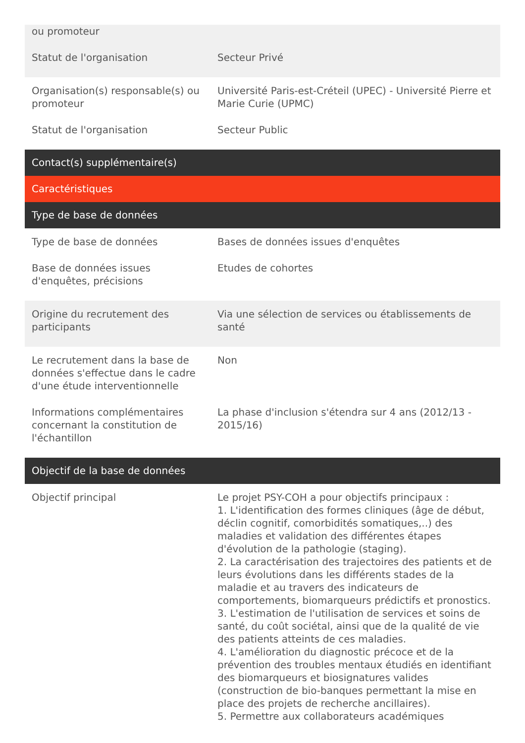| ou promoteur | |
| Statut de l'organisation | Secteur Privé |
| Organisation(s) responsable(s) ou promoteur | Université Paris-est-Créteil (UPEC) - Université Pierre et Marie Curie (UPMC) |
| Statut de l'organisation | Secteur Public |
| Contact(s) supplémentaire(s) | |
| Caractéristiques | |
| Type de base de données | |
| Type de base de données | Bases de données issues d'enquêtes |
| Base de données issues d'enquêtes, précisions | Etudes de cohortes |
| Origine du recrutement des participants | Via une sélection de services ou établissements de santé |
| Le recrutement dans la base de données s'effectue dans le cadre d'une étude interventionnelle | Non |
| Informations complémentaires concernant la constitution de l'échantillon | La phase d'inclusion s'étendra sur 4 ans (2012/13 - 2015/16) |
| Objectif de la base de données | |
| Objectif principal | Le projet PSY-COH a pour objectifs principaux : 1. L'identification des formes cliniques (âge de début, déclin cognitif, comorbidités somatiques,..) des maladies et validation des différentes étapes d'évolution de la pathologie (staging). 2. La caractérisation des trajectoires des patients et de leurs évolutions dans les différents stades de la maladie et au travers des indicateurs de comportements, biomarqueurs prédictifs et pronostics. 3. L'estimation de l'utilisation de services et soins de santé, du coût sociétal, ainsi que de la qualité de vie des patients atteints de ces maladies. 4. L'amélioration du diagnostic précoce et de la prévention des troubles mentaux étudiés en identifiant des biomarqueurs et biosignatures valides (construction de bio-banques permettant la mise en place des projets de recherche ancillaires). 5. Permettre aux collaborateurs académiques |